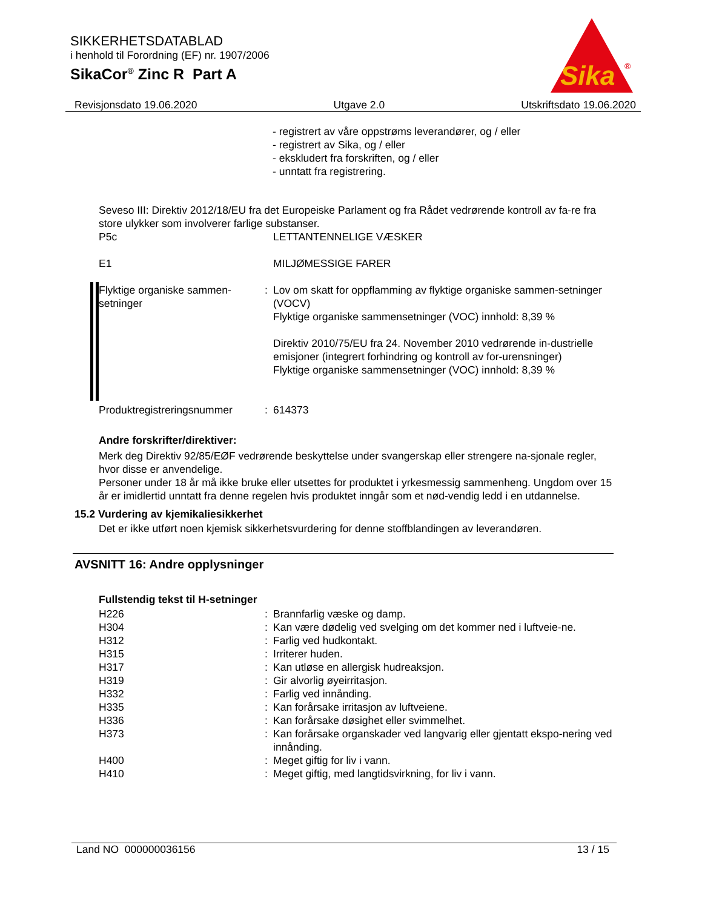SIKKERHETSDATABLAD
i henhold til Forordning (EF) nr. 1907/2006
SikaCor<sup>®</sup> Zinc R Part A
Sika
®
Revisjonsdato 19.06.2020 Utgave 2.0 Utskriftsdato 19.06.2020
- registrert av våre oppstrøms leverandører, og / eller
- registrert av Sika, og / eller
- ekskludert fra forskriften, og / eller
- unntatt fra registrering.
Seveso III: Direktiv 2012/18/EU fra det Europeiske Parlament og fra Rådet vedrørende kontroll av fa-re fra store ulykker som involverer farlige substanser.
| P5c | | LETTANTENNELIGE VÆSKER |
| E1 | | MILJØMESSIGE FARER |
| Flyktige organiske sammen-setninger | : | Lov om skatt for oppflamming av flyktige organiske sammen-setninger (VOCV) Flyktige organiske sammensetninger (VOC) innhold: 8,39 % Direktiv 2010/75/EU fra 24. November 2010 vedrørende in-dustrielle emisjoner (integrert forhindring og kontroll av for-urensninger) Flyktige organiske sammensetninger (VOC) innhold: 8,39 % |
| Produktregistreringsnummer | : | 614373 |
Andre forskrifter/direktiver:
Merk deg Direktiv 92/85/EØF vedrørende beskyttelse under svangerskap eller strengere na-sjonale regler, hvor disse er anvendelige.
Personer under 18 år må ikke bruke eller utsettes for produktet i yrkesmessig sammenheng. Ungdom over 15 år er imidlertid unntatt fra denne regelen hvis produktet inngår som et nød-vendig ledd i en utdannelse.
15.2 Vurdering av kjemikaliesikkerhet
Det er ikke utført noen kjemisk sikkerhetsvurdering for denne stoffblandingen av leverandøren.
AVSNITT 16: Andre opplysninger
Fullstendig tekst til H-setninger
| H226 | : | Brannfarlig væske og damp. |
| H304 | : | Kan være dødelig ved svelging om det kommer ned i luftveie-ne. |
| H312 | : | Farlig ved hudkontakt. |
| H315 | : | Irriterer huden. |
| H317 | : | Kan utløse en allergisk hudreaksjon. |
| H319 | : | Gir alvorlig øyeirritasjon. |
| H332 | : | Farlig ved innånding. |
| H335 | : | Kan forårsake irritasjon av luftveiene. |
| H336 | : | Kan forårsake døsighet eller svimmelhet. |
| H373 | : | Kan forårsake organskader ved langvarig eller gjentatt ekspo-nering ved innånding. |
| H400 | : | Meget giftig for liv i vann. |
| H410 | : | Meget giftig, med langtidsvirkning, for liv i vann. |
Land NO 000000036156 13 / 15